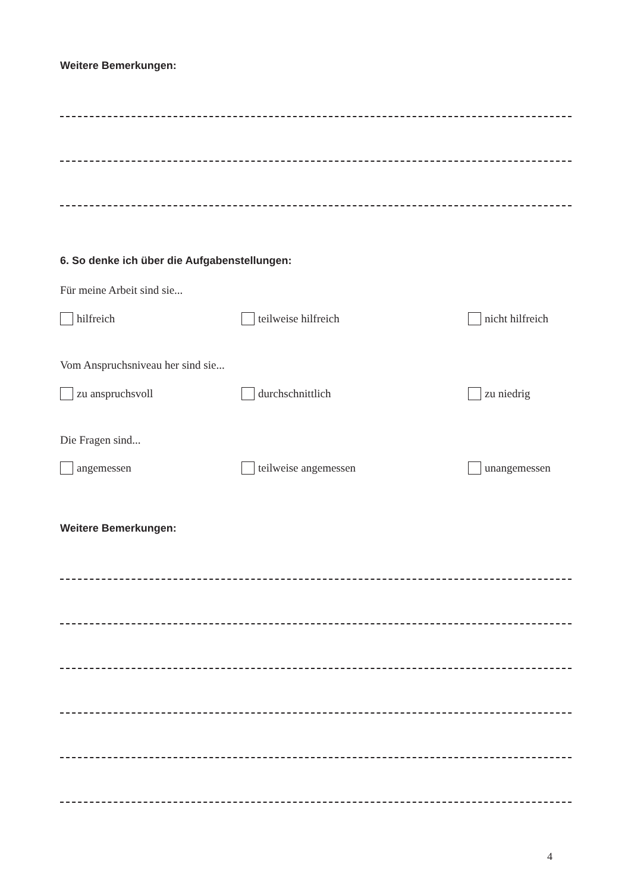Weitere Bemerkungen:
6. So denke ich über die Aufgabenstellungen:
Für meine Arbeit sind sie...
hilfreich teilweise hilfreich nicht hilfreich
Vom Anspruchsniveau her sind sie...
zu anspruchsvoll durchschnittlich zu niedrig
Die Fragen sind...
angemessen teilweise angemessen unangemessen
Weitere Bemerkungen:
4